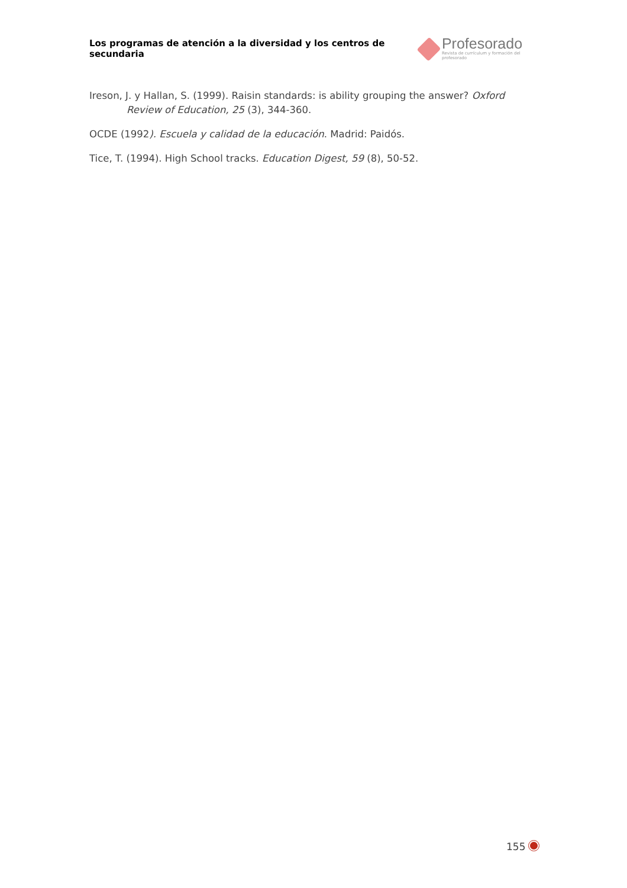Los programas de atención a la diversidad y los centros de secundaria
Profesorado
Revista de currículum y formación del profesorado
Ireson, J. y Hallan, S. (1999). Raisin standards: is ability grouping the answer? Oxford Review of Education, 25 (3), 344-360.
OCDE (1992). Escuela y calidad de la educación. Madrid: Paidós.
Tice, T. (1994). High School tracks. Education Digest, 59 (8), 50-52.
155